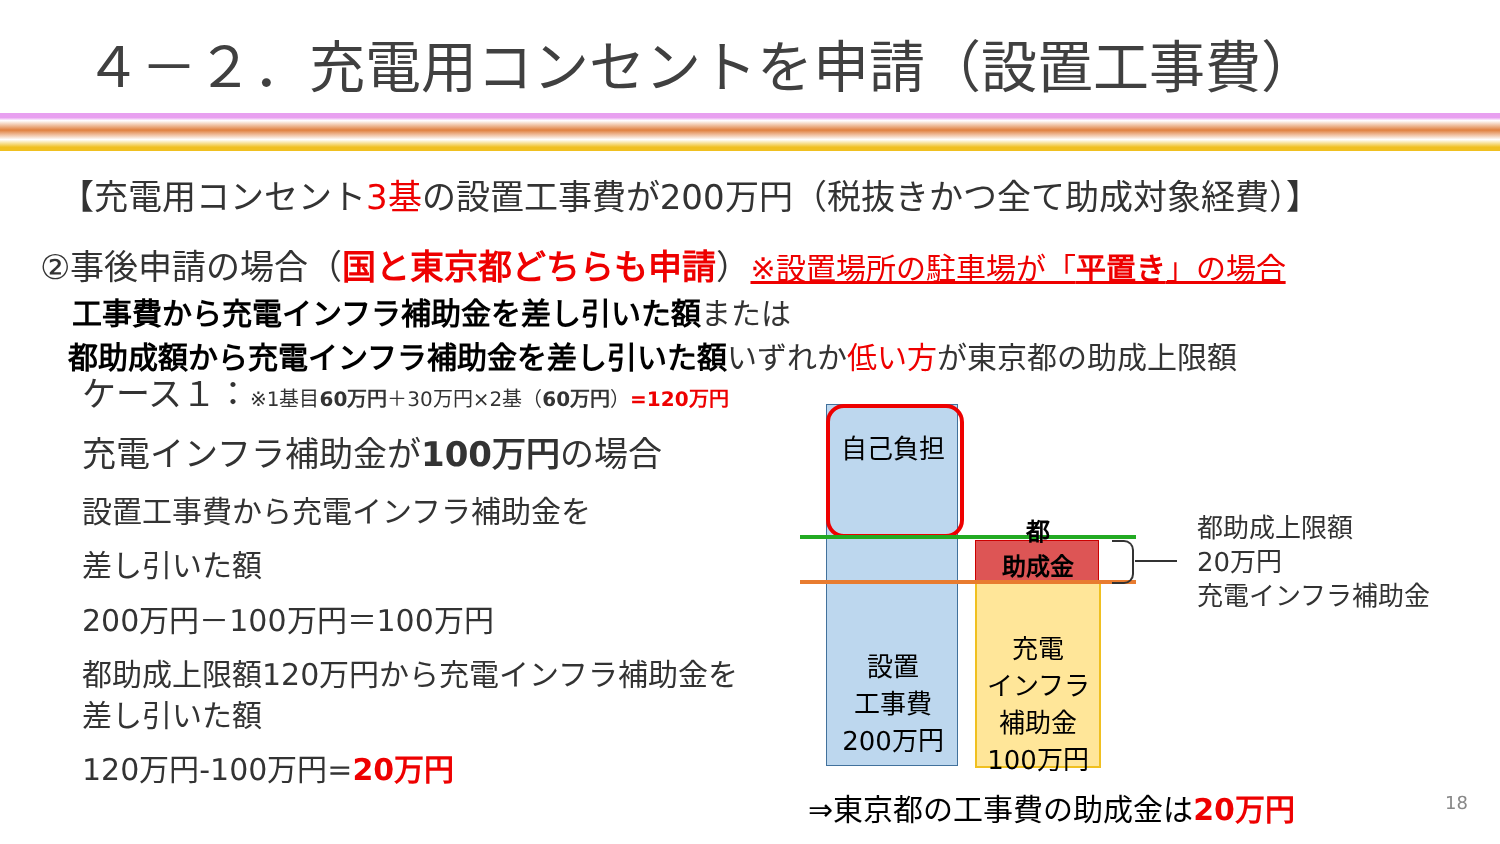４－２．充電用コンセントを申請（設置工事費）
【充電用コンセント3基の設置工事費が200万円（税抜きかつ全て助成対象経費）】
②事後申請の場合（国と東京都どちらも申請）※設置場所の駐車場が「平置き」の場合
工事費から充電インフラ補助金を差し引いた額 または
都助成額から充電インフラ補助金を差し引いた額 いずれか低い方が東京都の助成上限額
ケース１：※1基目60万円＋30万円×2基（60万円）=120万円
充電インフラ補助金が100万円の場合
設置工事費から充電インフラ補助金を
差し引いた額
200万円－100万円＝100万円
都助成上限額120万円から充電インフラ補助金を差し引いた額
120万円-100万円=20万円
自己負担
都
助成金
設置
工事費
200万円
充電
インフラ
補助金
100万円
都助成上限額
20万円
充電インフラ補助金
⇒東京都の工事費の助成金は20万円 18